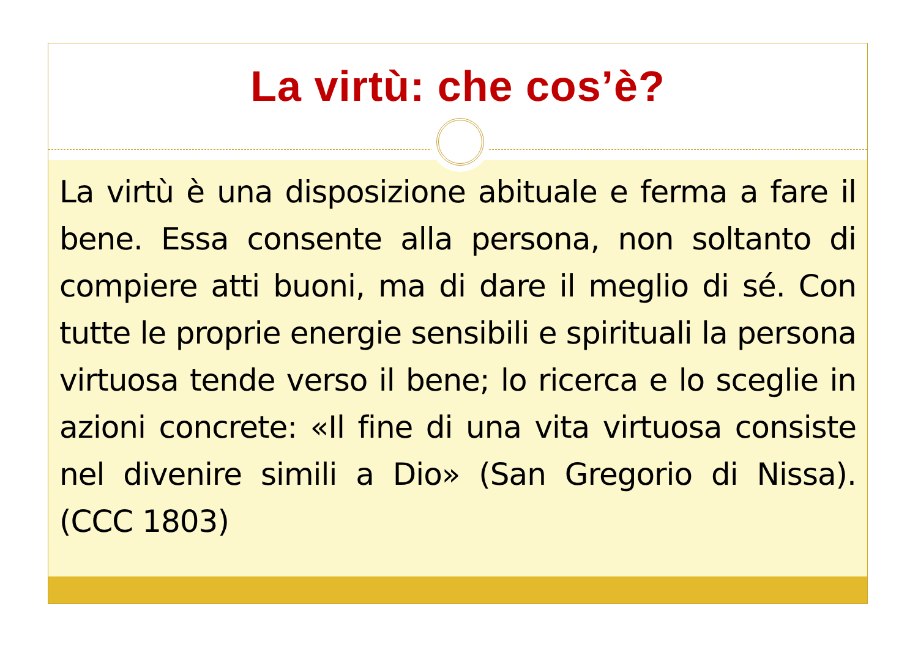La virtù: che cos’è?
La virtù è una disposizione abituale e ferma a fare il bene. Essa consente alla persona, non soltanto di compiere atti buoni, ma di dare il meglio di sé. Con tutte le proprie energie sensibili e spirituali la persona virtuosa tende verso il bene; lo ricerca e lo sceglie in azioni concrete: «Il fine di una vita virtuosa consiste nel divenire simili a Dio» (San Gregorio di Nissa). (CCC 1803)